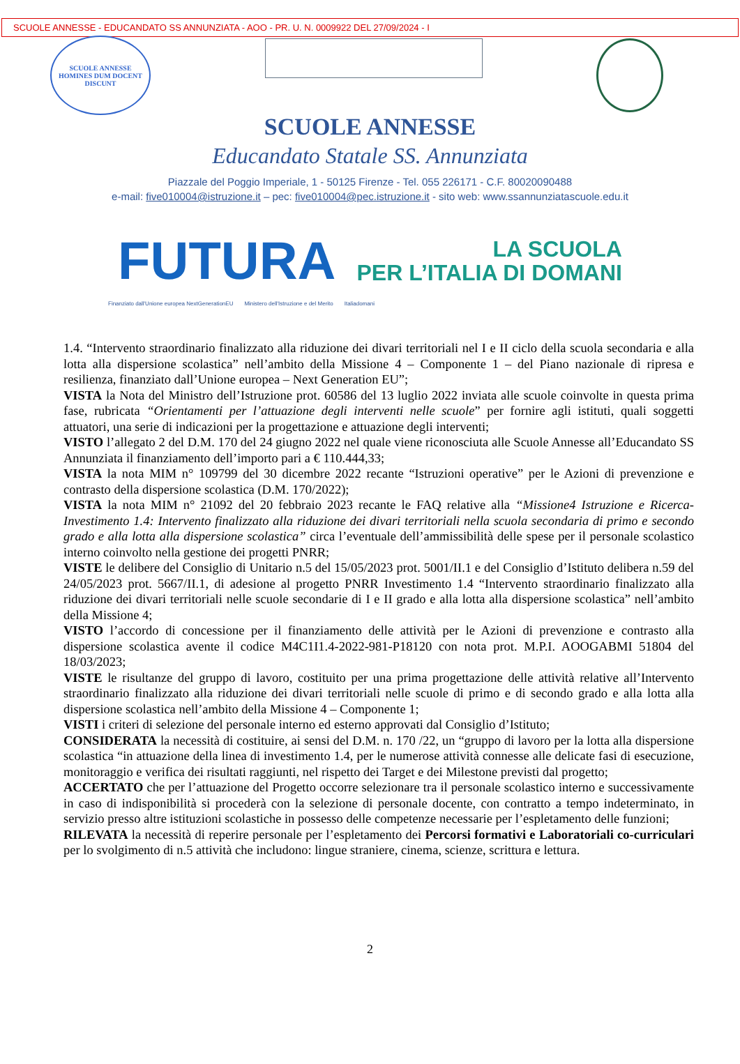SCUOLE ANNESSE - EDUCANDATO SS ANNUNZIATA - AOO - PR. U. N. 0009922 DEL 27/09/2024 - I
SCUOLE ANNESSE
HOMINES DUM DOCENT DISCUNT
SCUOLE ANNESSE
Educandato Statale SS. Annunziata
Piazzale del Poggio Imperiale, 1 - 50125 Firenze - Tel. 055 226171 - C.F. 80020090488
e-mail: five010004@istruzione.it – pec: five010004@pec.istruzione.it - sito web: www.ssannunziatascuole.edu.it
FUTURA
LA SCUOLA
PER L’ITALIA DI DOMANI
Finanziato dall'Unione europea NextGenerationEU Ministero dell'Istruzione e del Merito Italiadomani
1.4. “Intervento straordinario finalizzato alla riduzione dei divari territoriali nel I e II ciclo della scuola secondaria e alla lotta alla dispersione scolastica” nell’ambito della Missione 4 – Componente 1 – del Piano nazionale di ripresa e resilienza, finanziato dall’Unione europea – Next Generation EU”;
VISTA la Nota del Ministro dell’Istruzione prot. 60586 del 13 luglio 2022 inviata alle scuole coinvolte in questa prima fase, rubricata “Orientamenti per l’attuazione degli interventi nelle scuole” per fornire agli istituti, quali soggetti attuatori, una serie di indicazioni per la progettazione e attuazione degli interventi;
VISTO l’allegato 2 del D.M. 170 del 24 giugno 2022 nel quale viene riconosciuta alle Scuole Annesse all’Educandato SS Annunziata il finanziamento dell’importo pari a € 110.444,33;
VISTA la nota MIM n° 109799 del 30 dicembre 2022 recante “Istruzioni operative” per le Azioni di prevenzione e contrasto della dispersione scolastica (D.M. 170/2022);
VISTA la nota MIM n° 21092 del 20 febbraio 2023 recante le FAQ relative alla “Missione4 Istruzione e Ricerca-Investimento 1.4: Intervento finalizzato alla riduzione dei divari territoriali nella scuola secondaria di primo e secondo grado e alla lotta alla dispersione scolastica” circa l’eventuale dell’ammissibilità delle spese per il personale scolastico interno coinvolto nella gestione dei progetti PNRR;
VISTE le delibere del Consiglio di Unitario n.5 del 15/05/2023 prot. 5001/II.1 e del Consiglio d’Istituto delibera n.59 del 24/05/2023 prot. 5667/II.1, di adesione al progetto PNRR Investimento 1.4 “Intervento straordinario finalizzato alla riduzione dei divari territoriali nelle scuole secondarie di I e II grado e alla lotta alla dispersione scolastica” nell’ambito della Missione 4;
VISTO l’accordo di concessione per il finanziamento delle attività per le Azioni di prevenzione e contrasto alla dispersione scolastica avente il codice M4C1I1.4-2022-981-P18120 con nota prot. M.P.I. AOOGABMI 51804 del 18/03/2023;
VISTE le risultanze del gruppo di lavoro, costituito per una prima progettazione delle attività relative all’Intervento straordinario finalizzato alla riduzione dei divari territoriali nelle scuole di primo e di secondo grado e alla lotta alla dispersione scolastica nell’ambito della Missione 4 – Componente 1;
VISTI i criteri di selezione del personale interno ed esterno approvati dal Consiglio d’Istituto;
CONSIDERATA la necessità di costituire, ai sensi del D.M. n. 170 /22, un “gruppo di lavoro per la lotta alla dispersione scolastica “in attuazione della linea di investimento 1.4, per le numerose attività connesse alle delicate fasi di esecuzione, monitoraggio e verifica dei risultati raggiunti, nel rispetto dei Target e dei Milestone previsti dal progetto;
ACCERTATO che per l’attuazione del Progetto occorre selezionare tra il personale scolastico interno e successivamente in caso di indisponibilità si procederà con la selezione di personale docente, con contratto a tempo indeterminato, in servizio presso altre istituzioni scolastiche in possesso delle competenze necessarie per l’espletamento delle funzioni;
RILEVATA la necessità di reperire personale per l’espletamento dei Percorsi formativi e Laboratoriali co-curriculari per lo svolgimento di n.5 attività che includono: lingue straniere, cinema, scienze, scrittura e lettura.
2